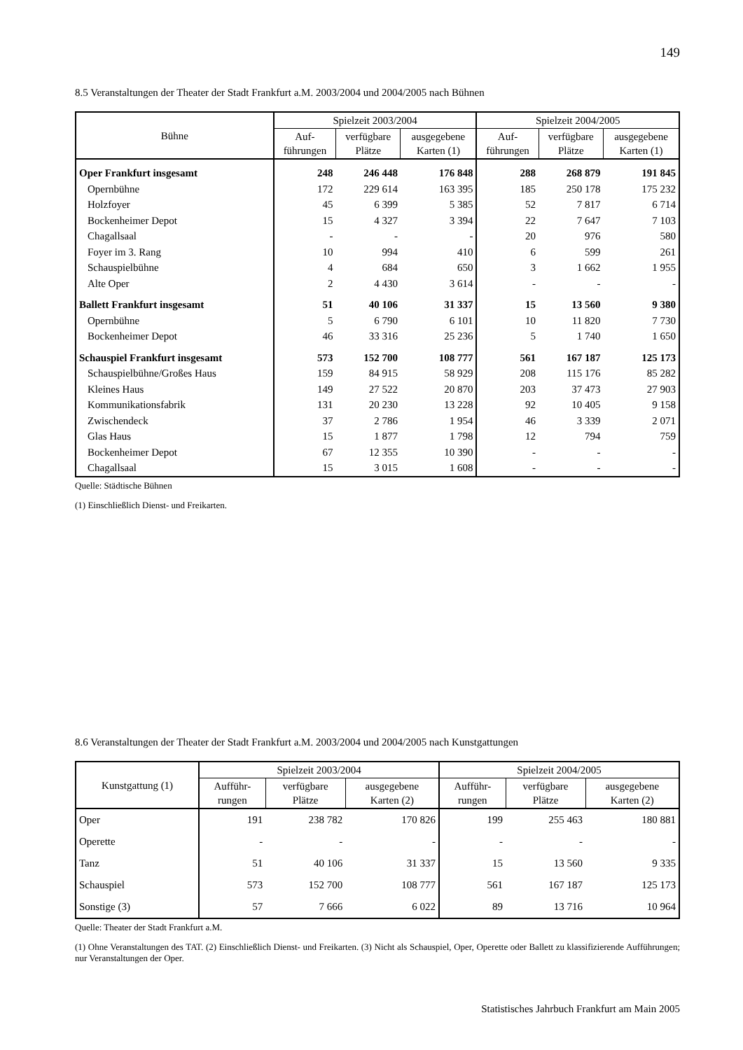149
8.5 Veranstaltungen der Theater der Stadt Frankfurt a.M. 2003/2004 und 2004/2005 nach Bühnen
| Bühne | Spielzeit 2003/2004 | | | Spielzeit 2004/2005 | | |
| --- | --- | --- | --- | --- | --- | --- |
| | Auf- führungen | verfügbare Plätze | ausgegebene Karten (1) | Auf- führungen | verfügbare Plätze | ausgegebene Karten (1) |
| Oper Frankfurt insgesamt | 248 | 246 448 | 176 848 | 288 | 268 879 | 191 845 |
| Opernbühne | 172 | 229 614 | 163 395 | 185 | 250 178 | 175 232 |
| Holzfoyer | 45 | 6 399 | 5 385 | 52 | 7 817 | 6 714 |
| Bockenheimer Depot | 15 | 4 327 | 3 394 | 22 | 7 647 | 7 103 |
| Chagallsaal | - | - | - | 20 | 976 | 580 |
| Foyer im 3. Rang | 10 | 994 | 410 | 6 | 599 | 261 |
| Schauspielbühne | 4 | 684 | 650 | 3 | 1 662 | 1 955 |
| Alte Oper | 2 | 4 430 | 3 614 | - | - | - |
| Ballett Frankfurt insgesamt | 51 | 40 106 | 31 337 | 15 | 13 560 | 9 380 |
| Opernbühne | 5 | 6 790 | 6 101 | 10 | 11 820 | 7 730 |
| Bockenheimer Depot | 46 | 33 316 | 25 236 | 5 | 1 740 | 1 650 |
| Schauspiel Frankfurt insgesamt | 573 | 152 700 | 108 777 | 561 | 167 187 | 125 173 |
| Schauspielbühne/Großes Haus | 159 | 84 915 | 58 929 | 208 | 115 176 | 85 282 |
| Kleines Haus | 149 | 27 522 | 20 870 | 203 | 37 473 | 27 903 |
| Kommunikationsfabrik | 131 | 20 230 | 13 228 | 92 | 10 405 | 9 158 |
| Zwischendeck | 37 | 2 786 | 1 954 | 46 | 3 339 | 2 071 |
| Glas Haus | 15 | 1 877 | 1 798 | 12 | 794 | 759 |
| Bockenheimer Depot | 67 | 12 355 | 10 390 | - | - | - |
| Chagallsaal | 15 | 3 015 | 1 608 | - | - | - |
Quelle: Städtische Bühnen
(1) Einschließlich Dienst- und Freikarten.
8.6 Veranstaltungen der Theater der Stadt Frankfurt a.M. 2003/2004 und 2004/2005 nach Kunstgattungen
| Kunstgattung (1) | Spielzeit 2003/2004 | | | Spielzeit 2004/2005 | | |
| --- | --- | --- | --- | --- | --- | --- |
| | Aufführ- rungen | verfügbare Plätze | ausgegebene Karten (2) | Aufführ- rungen | verfügbare Plätze | ausgegebene Karten (2) |
| Oper | 191 | 238 782 | 170 826 | 199 | 255 463 | 180 881 |
| Operette | - | - | - | - | - | - |
| Tanz | 51 | 40 106 | 31 337 | 15 | 13 560 | 9 335 |
| Schauspiel | 573 | 152 700 | 108 777 | 561 | 167 187 | 125 173 |
| Sonstige (3) | 57 | 7 666 | 6 022 | 89 | 13 716 | 10 964 |
Quelle: Theater der Stadt Frankfurt a.M.
(1) Ohne Veranstaltungen des TAT. (2) Einschließlich Dienst- und Freikarten. (3) Nicht als Schauspiel, Oper, Operette oder Ballett zu klassifizierende Aufführungen; nur Veranstaltungen der Oper.
Statistisches Jahrbuch Frankfurt am Main 2005